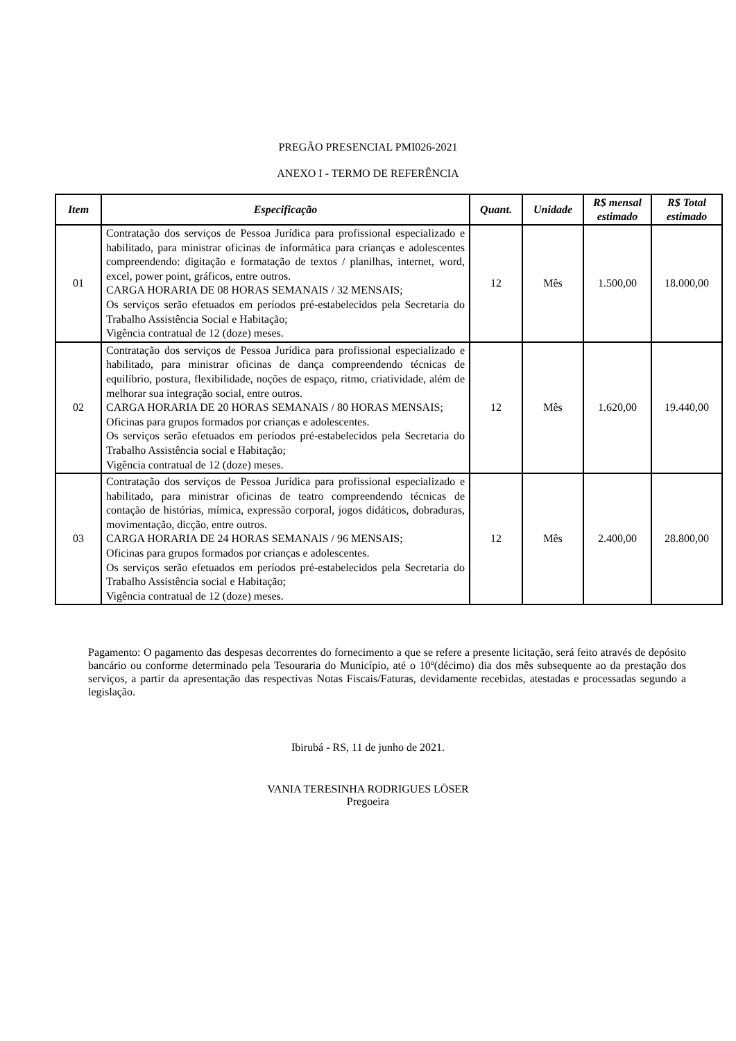PREGÃO PRESENCIAL PMI026-2021
ANEXO I - TERMO DE REFERÊNCIA
| Item | Especificação | Quant. | Unidade | R$ mensal estimado | R$ Total estimado |
| --- | --- | --- | --- | --- | --- |
| 01 | Contratação dos serviços de Pessoa Jurídica para profissional especializado e habilitado, para ministrar oficinas de informática para crianças e adolescentes compreendendo: digitação e formatação de textos / planilhas, internet, word, excel, power point, gráficos, entre outros. CARGA HORARIA DE 08 HORAS SEMANAIS / 32 MENSAIS; Os serviços serão efetuados em períodos pré-estabelecidos pela Secretaria do Trabalho Assistência Social e Habitação; Vigência contratual de 12 (doze) meses. | 12 | Mês | 1.500,00 | 18.000,00 |
| 02 | Contratação dos serviços de Pessoa Jurídica para profissional especializado e habilitado, para ministrar oficinas de dança compreendendo técnicas de equilíbrio, postura, flexibilidade, noções de espaço, ritmo, criatividade, além de melhorar sua integração social, entre outros. CARGA HORARIA DE 20 HORAS SEMANAIS / 80 HORAS MENSAIS; Oficinas para grupos formados por crianças e adolescentes. Os serviços serão efetuados em períodos pré-estabelecidos pela Secretaria do Trabalho Assistência social e Habitação; Vigência contratual de 12 (doze) meses. | 12 | Mês | 1.620,00 | 19.440,00 |
| 03 | Contratação dos serviços de Pessoa Jurídica para profissional especializado e habilitado, para ministrar oficinas de teatro compreendendo técnicas de contação de histórias, mímica, expressão corporal, jogos didáticos, dobraduras, movimentação, dicção, entre outros. CARGA HORARIA DE 24 HORAS SEMANAIS / 96 MENSAIS; Oficinas para grupos formados por crianças e adolescentes. Os serviços serão efetuados em períodos pré-estabelecidos pela Secretaria do Trabalho Assistência social e Habitação; Vigência contratual de 12 (doze) meses. | 12 | Mês | 2.400,00 | 28.800,00 |
Pagamento: O pagamento das despesas decorrentes do fornecimento a que se refere a presente licitação, será feito através de depósito bancário ou conforme determinado pela Tesouraria do Município, até o 10º(décimo) dia dos mês subsequente ao da prestação dos serviços, a partir da apresentação das respectivas Notas Fiscais/Faturas, devidamente recebidas, atestadas e processadas segundo a legislação.
Ibirubá - RS, 11 de junho de 2021.
VANIA TERESINHA RODRIGUES LÖSER
Pregoeira